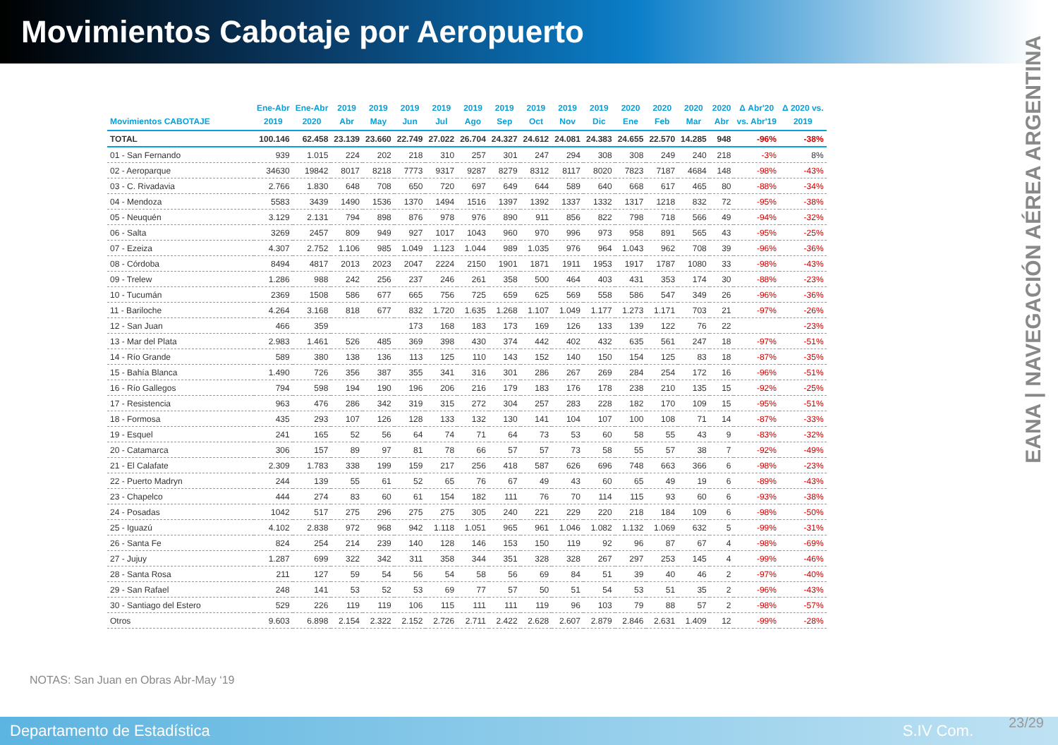Movimientos Cabotaje por Aeropuerto
EANA | NAVEGACIÓN AÉREA ARGENTINA
| Movimientos CABOTAJE | Ene-Abr 2019 | Ene-Abr 2020 | 2019 Abr | 2019 May | 2019 Jun | 2019 Jul | 2019 Ago | 2019 Sep | 2019 Oct | 2019 Nov | 2019 Dic | 2020 Ene | 2020 Feb | 2020 Mar | 2020 Abr | Δ Abr'20 vs. Abr'19 | Δ 2020 vs. 2019 |
| --- | --- | --- | --- | --- | --- | --- | --- | --- | --- | --- | --- | --- | --- | --- | --- | --- | --- |
| TOTAL | 100.146 | 62.458 | 23.139 | 23.660 | 22.749 | 27.022 | 26.704 | 24.327 | 24.612 | 24.081 | 24.383 | 24.655 | 22.570 | 14.285 | 948 | -96% | -38% |
| 01 - San Fernando | 939 | 1.015 | 224 | 202 | 218 | 310 | 257 | 301 | 247 | 294 | 308 | 308 | 249 | 240 | 218 | -3% | 8% |
| 02 - Aeroparque | 34630 | 19842 | 8017 | 8218 | 7773 | 9317 | 9287 | 8279 | 8312 | 8117 | 8020 | 7823 | 7187 | 4684 | 148 | -98% | -43% |
| 03 - C. Rivadavia | 2.766 | 1.830 | 648 | 708 | 650 | 720 | 697 | 649 | 644 | 589 | 640 | 668 | 617 | 465 | 80 | -88% | -34% |
| 04 - Mendoza | 5583 | 3439 | 1490 | 1536 | 1370 | 1494 | 1516 | 1397 | 1392 | 1337 | 1332 | 1317 | 1218 | 832 | 72 | -95% | -38% |
| 05 - Neuquén | 3.129 | 2.131 | 794 | 898 | 876 | 978 | 976 | 890 | 911 | 856 | 822 | 798 | 718 | 566 | 49 | -94% | -32% |
| 06 - Salta | 3269 | 2457 | 809 | 949 | 927 | 1017 | 1043 | 960 | 970 | 996 | 973 | 958 | 891 | 565 | 43 | -95% | -25% |
| 07 - Ezeiza | 4.307 | 2.752 | 1.106 | 985 | 1.049 | 1.123 | 1.044 | 989 | 1.035 | 976 | 964 | 1.043 | 962 | 708 | 39 | -96% | -36% |
| 08 - Córdoba | 8494 | 4817 | 2013 | 2023 | 2047 | 2224 | 2150 | 1901 | 1871 | 1911 | 1953 | 1917 | 1787 | 1080 | 33 | -98% | -43% |
| 09 - Trelew | 1.286 | 988 | 242 | 256 | 237 | 246 | 261 | 358 | 500 | 464 | 403 | 431 | 353 | 174 | 30 | -88% | -23% |
| 10 - Tucumán | 2369 | 1508 | 586 | 677 | 665 | 756 | 725 | 659 | 625 | 569 | 558 | 586 | 547 | 349 | 26 | -96% | -36% |
| 11 - Bariloche | 4.264 | 3.168 | 818 | 677 | 832 | 1.720 | 1.635 | 1.268 | 1.107 | 1.049 | 1.177 | 1.273 | 1.171 | 703 | 21 | -97% | -26% |
| 12 - San Juan | 466 | 359 | | | 173 | 168 | 183 | 173 | 169 | 126 | 133 | 139 | 122 | 76 | 22 | | -23% |
| 13 - Mar del Plata | 2.983 | 1.461 | 526 | 485 | 369 | 398 | 430 | 374 | 442 | 402 | 432 | 635 | 561 | 247 | 18 | -97% | -51% |
| 14 - Río Grande | 589 | 380 | 138 | 136 | 113 | 125 | 110 | 143 | 152 | 140 | 150 | 154 | 125 | 83 | 18 | -87% | -35% |
| 15 - Bahía Blanca | 1.490 | 726 | 356 | 387 | 355 | 341 | 316 | 301 | 286 | 267 | 269 | 284 | 254 | 172 | 16 | -96% | -51% |
| 16 - Río Gallegos | 794 | 598 | 194 | 190 | 196 | 206 | 216 | 179 | 183 | 176 | 178 | 238 | 210 | 135 | 15 | -92% | -25% |
| 17 - Resistencia | 963 | 476 | 286 | 342 | 319 | 315 | 272 | 304 | 257 | 283 | 228 | 182 | 170 | 109 | 15 | -95% | -51% |
| 18 - Formosa | 435 | 293 | 107 | 126 | 128 | 133 | 132 | 130 | 141 | 104 | 107 | 100 | 108 | 71 | 14 | -87% | -33% |
| 19 - Esquel | 241 | 165 | 52 | 56 | 64 | 74 | 71 | 64 | 73 | 53 | 60 | 58 | 55 | 43 | 9 | -83% | -32% |
| 20 - Catamarca | 306 | 157 | 89 | 97 | 81 | 78 | 66 | 57 | 57 | 73 | 58 | 55 | 57 | 38 | 7 | -92% | -49% |
| 21 - El Calafate | 2.309 | 1.783 | 338 | 199 | 159 | 217 | 256 | 418 | 587 | 626 | 696 | 748 | 663 | 366 | 6 | -98% | -23% |
| 22 - Puerto Madryn | 244 | 139 | 55 | 61 | 52 | 65 | 76 | 67 | 49 | 43 | 60 | 65 | 49 | 19 | 6 | -89% | -43% |
| 23 - Chapelco | 444 | 274 | 83 | 60 | 61 | 154 | 182 | 111 | 76 | 70 | 114 | 115 | 93 | 60 | 6 | -93% | -38% |
| 24 - Posadas | 1042 | 517 | 275 | 296 | 275 | 275 | 305 | 240 | 221 | 229 | 220 | 218 | 184 | 109 | 6 | -98% | -50% |
| 25 - Iguazú | 4.102 | 2.838 | 972 | 968 | 942 | 1.118 | 1.051 | 965 | 961 | 1.046 | 1.082 | 1.132 | 1.069 | 632 | 5 | -99% | -31% |
| 26 - Santa Fe | 824 | 254 | 214 | 239 | 140 | 128 | 146 | 153 | 150 | 119 | 92 | 96 | 87 | 67 | 4 | -98% | -69% |
| 27 - Jujuy | 1.287 | 699 | 322 | 342 | 311 | 358 | 344 | 351 | 328 | 328 | 267 | 297 | 253 | 145 | 4 | -99% | -46% |
| 28 - Santa Rosa | 211 | 127 | 59 | 54 | 56 | 54 | 58 | 56 | 69 | 84 | 51 | 39 | 40 | 46 | 2 | -97% | -40% |
| 29 - San Rafael | 248 | 141 | 53 | 52 | 53 | 69 | 77 | 57 | 50 | 51 | 54 | 53 | 51 | 35 | 2 | -96% | -43% |
| 30 - Santiago del Estero | 529 | 226 | 119 | 119 | 106 | 115 | 111 | 111 | 119 | 96 | 103 | 79 | 88 | 57 | 2 | -98% | -57% |
| Otros | 9.603 | 6.898 | 2.154 | 2.322 | 2.152 | 2.726 | 2.711 | 2.422 | 2.628 | 2.607 | 2.879 | 2.846 | 2.631 | 1.409 | 12 | -99% | -28% |
NOTAS: San Juan en Obras Abr-May ‘19
Departamento de Estadística S.IV Com.
23/29